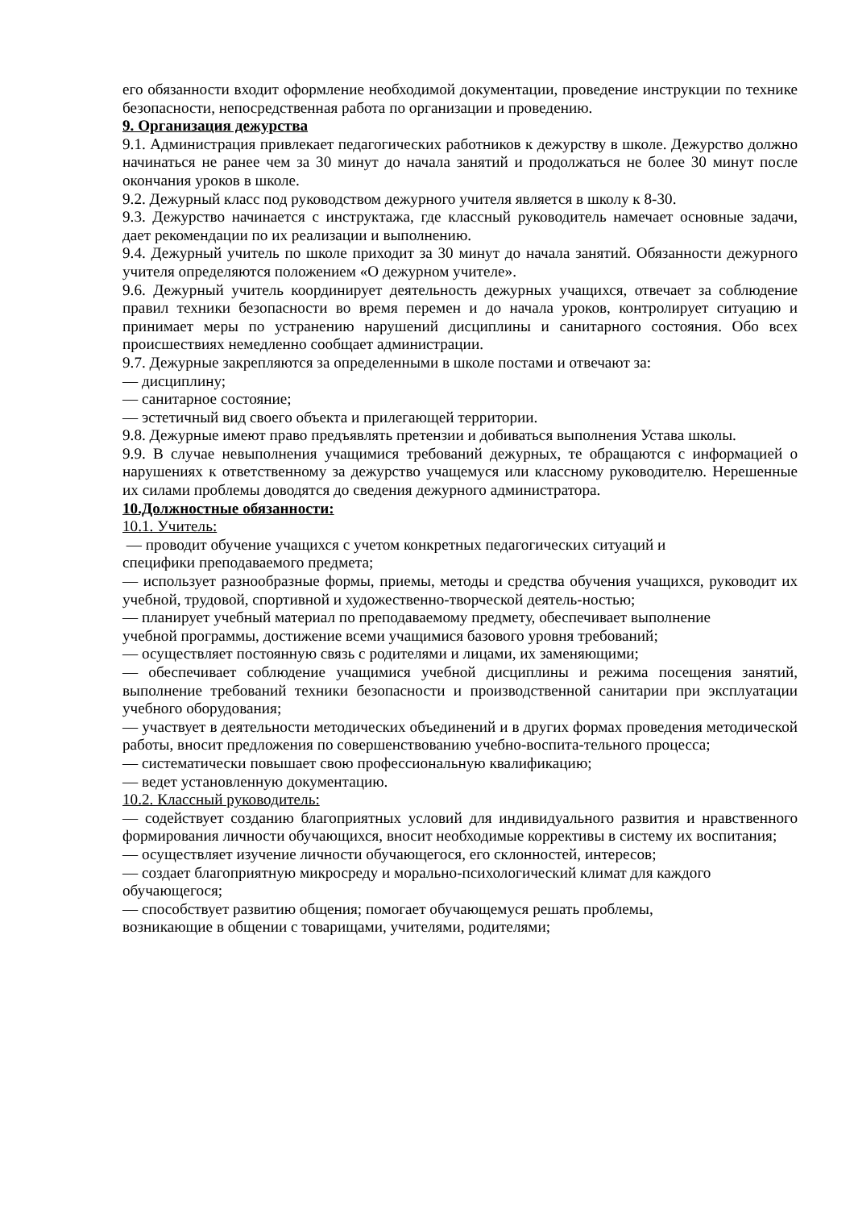его обязанности входит оформление необходимой документации, проведение инструкции по технике безопасности, непосредственная работа по организации и проведению.
9. Организация дежурства
9.1. Администрация привлекает педагогических работников к дежурству в школе. Дежурство должно начинаться не ранее чем за 30 минут до начала занятий и продолжаться не более 30 минут после окончания уроков в школе.
9.2. Дежурный класс под руководством дежурного учителя является в школу к 8-30.
9.3. Дежурство начинается с инструктажа, где классный руководитель намечает основные задачи, дает рекомендации по их реализации и выполнению.
9.4. Дежурный учитель по школе приходит за 30 минут до начала занятий. Обязанности дежурного учителя определяются положением «О дежурном учителе».
9.6. Дежурный учитель координирует деятельность дежурных учащихся, отвечает за соблюдение правил техники безопасности во время перемен и до начала уроков, контролирует ситуацию и принимает меры по устранению нарушений дисциплины и санитарного состояния. Обо всех происшествиях немедленно сообщает администрации.
9.7. Дежурные закрепляются за определенными в школе постами и отвечают за:
— дисциплину;
— санитарное состояние;
— эстетичный вид своего объекта и прилегающей территории.
9.8. Дежурные имеют право предъявлять претензии и добиваться выполнения Устава школы.
9.9. В случае невыполнения учащимися требований дежурных, те обращаются с информацией о нарушениях к ответственному за дежурство учащемуся или классному руководителю. Нерешенные их силами проблемы доводятся до сведения дежурного администратора.
10.Должностные обязанности:
10.1. Учитель:
— проводит обучение учащихся с учетом конкретных педагогических ситуаций и
специфики преподаваемого предмета;
— использует разнообразные формы, приемы, методы и средства обучения учащихся, руководит их учебной, трудовой, спортивной и художественно-творческой деятель-ностью;
— планирует учебный материал по преподаваемому предмету, обеспечивает выполнение
учебной программы, достижение всеми учащимися базового уровня требований;
— осуществляет постоянную связь с родителями и лицами, их заменяющими;
— обеспечивает соблюдение учащимися учебной дисциплины и режима посещения занятий, выполнение требований техники безопасности и производственной санитарии при эксплуатации учебного оборудования;
— участвует в деятельности методических объединений и в других формах проведения методической работы, вносит предложения по совершенствованию учебно-воспита-тельного процесса;
— систематически повышает свою профессиональную квалификацию;
— ведет установленную документацию.
10.2. Классный руководитель:
— содействует созданию благоприятных условий для индивидуального развития и нравственного формирования личности обучающихся, вносит необходимые коррективы в систему их воспитания;
— осуществляет изучение личности обучающегося, его склонностей, интересов;
— создает благоприятную микросреду и морально-психологический климат для каждого
обучающегося;
— способствует развитию общения; помогает обучающемуся решать проблемы,
возникающие в общении с товарищами, учителями, родителями;